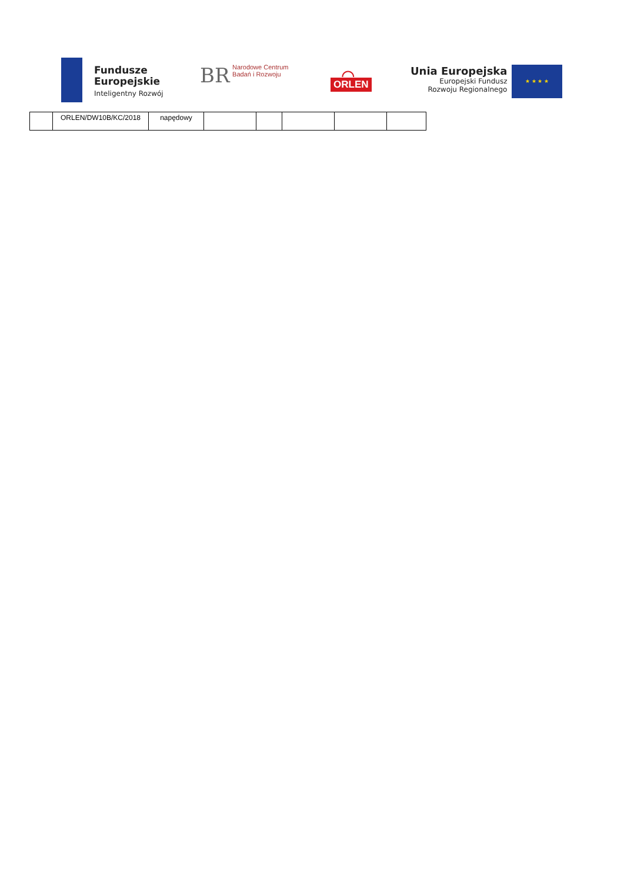Fundusze
Europejskie
Inteligentny Rozwój
BR Narodowe Centrum
Badań i Rozwoju
⌒
ORLEN
Unia Europejska
Europejski Fundusz
Rozwoju Regionalnego
★ ★ ★ ★
| | ORLEN/DW10B/KC/2018 | napędowy | | | | | |